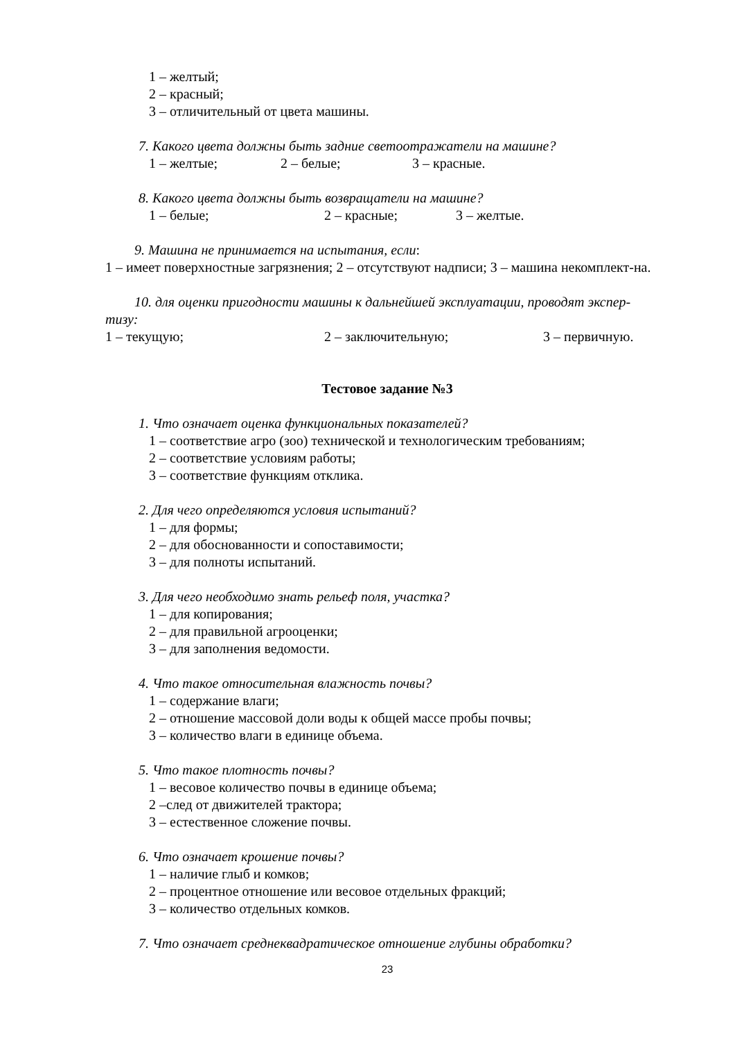1 – желтый;
2 – красный;
3 – отличительный от цвета машины.
7. Какого цвета должны быть задние светоотражатели на машине?
1 – желтые; 2 – белые; 3 – красные.
8. Какого цвета должны быть возвращатели на машине?
1 – белые; 2 – красные; 3 – желтые.
9. Машина не принимается на испытания, если:
1 – имеет поверхностные загрязнения; 2 – отсутствуют надписи; 3 – машина некомплект-на.
10. для оценки пригодности машины к дальнейшей эксплуатации, проводят экспер-
тизу:
1 – текущую; 2 – заключительную; 3 – первичную.
Тестовое задание №3
1. Что означает оценка функциональных показателей?
1 – соответствие агро (зоо) технической и технологическим требованиям;
2 – соответствие условиям работы;
3 – соответствие функциям отклика.
2. Для чего определяются условия испытаний?
1 – для формы;
2 – для обоснованности и сопоставимости;
3 – для полноты испытаний.
3. Для чего необходимо знать рельеф поля, участка?
1 – для копирования;
2 – для правильной агрооценки;
3 – для заполнения ведомости.
4. Что такое относительная влажность почвы?
1 – содержание влаги;
2 – отношение массовой доли воды к общей массе пробы почвы;
3 – количество влаги в единице объема.
5. Что такое плотность почвы?
1 – весовое количество почвы в единице объема;
2 –след от движителей трактора;
3 – естественное сложение почвы.
6. Что означает крошение почвы?
1 – наличие глыб и комков;
2 – процентное отношение или весовое отдельных фракций;
3 – количество отдельных комков.
7. Что означает среднеквадратическое отношение глубины обработки?
23